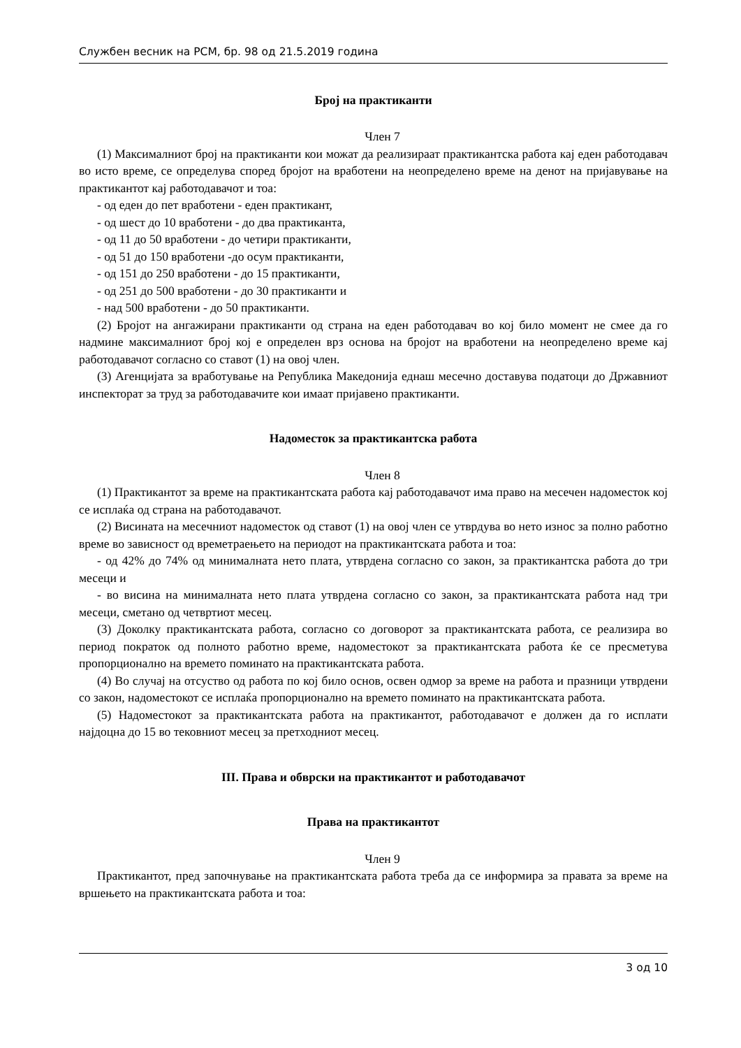Службен весник на РСМ, бр. 98 од 21.5.2019 година
Број на практиканти
Член 7
(1) Максималниот број на практиканти кои можат да реализираат практикантска работа кај еден работодавач во исто време, се определува според бројот на вработени на неопределено време на денот на пријавување на практикантот кај работодавачот и тоа:
- од еден до пет вработени - еден практикант,
- од шест до 10 вработени - до два практиканта,
- од 11 до 50 вработени - до четири практиканти,
- од 51 до 150 вработени -до осум практиканти,
- од 151 до 250 вработени - до 15 практиканти,
- од 251 до 500 вработени - до 30 практиканти и
- над 500 вработени - до 50 практиканти.
(2) Бројот на ангажирани практиканти од страна на еден работодавач во кој било момент не смее да го надмине максималниот број кој е определен врз основа на бројот на вработени на неопределено време кај работодавачот согласно со ставот (1) на овој член.
(3) Агенцијата за вработување на Република Македонија еднаш месечно доставува податоци до Државниот инспекторат за труд за работодавачите кои имаат пријавено практиканти.
Надоместок за практикантска работа
Член 8
(1) Практикантот за време на практикантската работа кај работодавачот има право на месечен надоместок кој се исплаќа од страна на работодавачот.
(2) Висината на месечниот надоместок од ставот (1) на овој член се утврдува во нето износ за полно работно време во зависност од времетраењето на периодот на практикантската работа и тоа:
- од 42% до 74% од минималната нето плата, утврдена согласно со закон, за практикантска работа до три месеци и
- во висина на минималната нето плата утврдена согласно со закон, за практикантската работа над три месеци, сметано од четвртиот месец.
(3) Доколку практикантската работа, согласно со договорот за практикантската работа, се реализира во период пократок од полното работно време, надоместокот за практикантската работа ќе се пресметува пропорционално на времето поминато на практикантската работа.
(4) Во случај на отсуство од работа по кој било основ, освен одмор за време на работа и празници утврдени со закон, надоместокот се исплаќа пропорционално на времето поминато на практикантската работа.
(5) Надоместокот за практикантската работа на практикантот, работодавачот е должен да го исплати најдоцна до 15 во тековниот месец за претходниот месец.
III. Права и обврски на практикантот и работодавачот
Права на практикантот
Член 9
Практикантот, пред започнување на практикантската работа треба да се информира за правата за време на вршењето на практикантската работа и тоа:
3 од 10